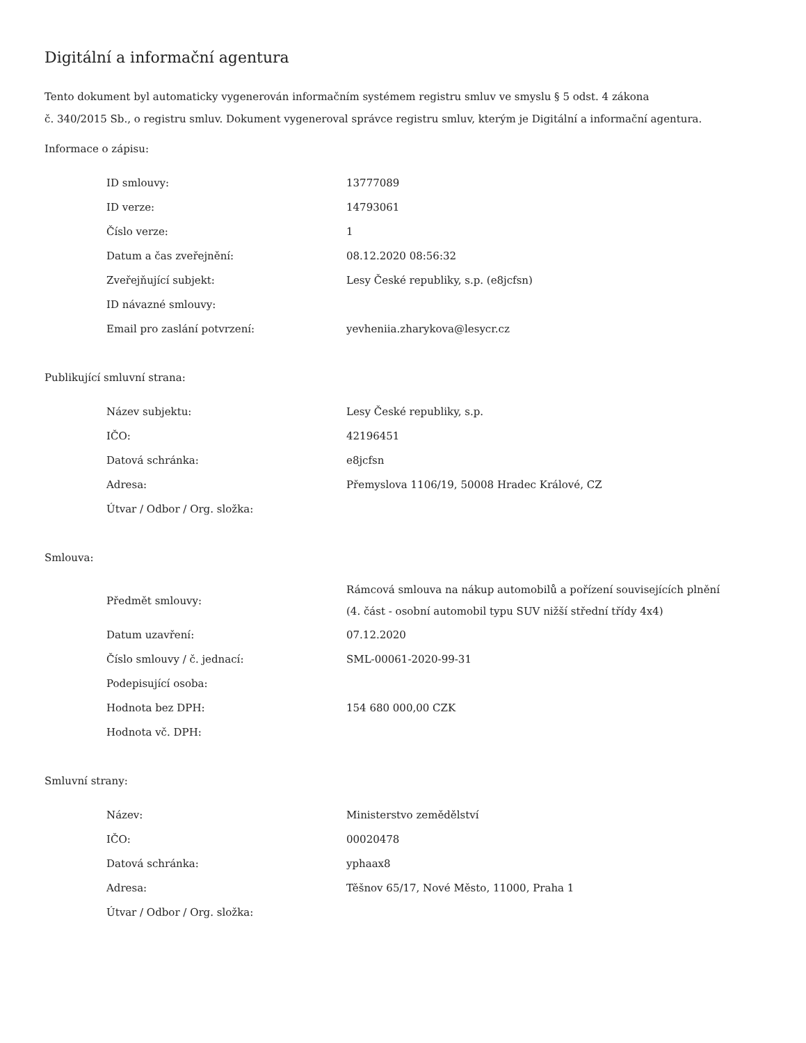Digitální a informační agentura
Tento dokument byl automaticky vygenerován informačním systémem registru smluv ve smyslu § 5 odst. 4 zákona
č. 340/2015 Sb., o registru smluv. Dokument vygeneroval správce registru smluv, kterým je Digitální a informační agentura.
Informace o zápisu:
| ID smlouvy: | 13777089 |
| ID verze: | 14793061 |
| Číslo verze: | 1 |
| Datum a čas zveřejnění: | 08.12.2020 08:56:32 |
| Zveřejňující subjekt: | Lesy České republiky, s.p. (e8jcfsn) |
| ID návazné smlouvy: | |
| Email pro zaslání potvrzení: | yevheniia.zharykova@lesycr.cz |
Publikující smluvní strana:
| Název subjektu: | Lesy České republiky, s.p. |
| IČO: | 42196451 |
| Datová schránka: | e8jcfsn |
| Adresa: | Přemyslova 1106/19, 50008 Hradec Králové, CZ |
| Útvar / Odbor / Org. složka: | |
Smlouva:
| Předmět smlouvy: | Rámcová smlouva na nákup automobilů a pořízení souvisejících plnění (4. část - osobní automobil typu SUV nižší střední třídy 4x4) |
| Datum uzavření: | 07.12.2020 |
| Číslo smlouvy / č. jednací: | SML-00061-2020-99-31 |
| Podepisující osoba: | |
| Hodnota bez DPH: | 154 680 000,00 CZK |
| Hodnota vč. DPH: | |
Smluvní strany:
| Název: | Ministerstvo zemědělství |
| IČO: | 00020478 |
| Datová schránka: | yphaax8 |
| Adresa: | Těšnov 65/17, Nové Město, 11000, Praha 1 |
| Útvar / Odbor / Org. složka: | |